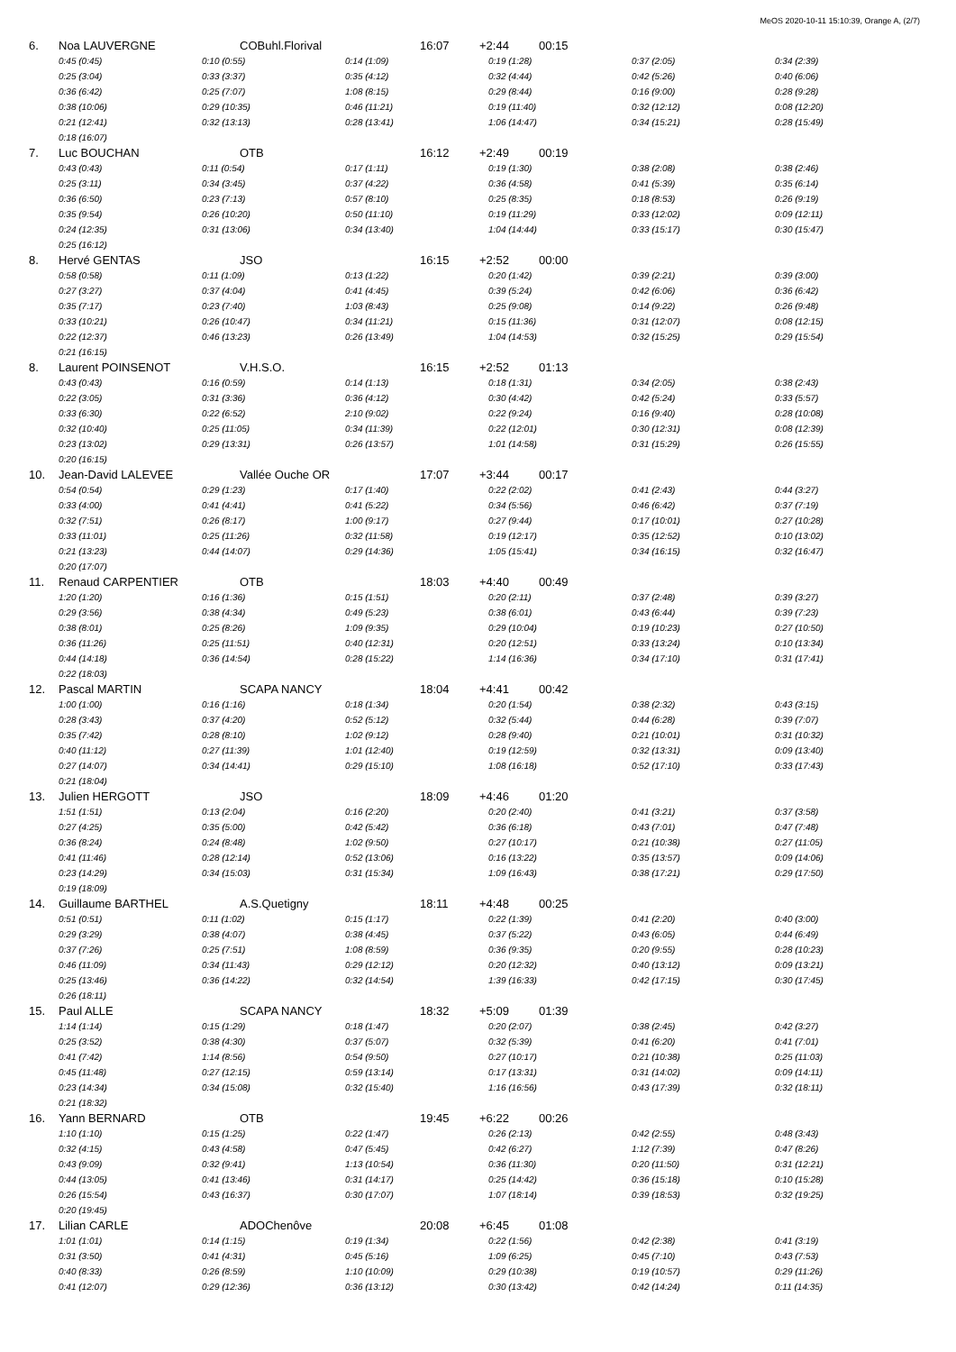MeOS 2020-10-11 15:10:39, Orange A, (2/7)
6. Noa LAUVERGNE COBuhl.Florival 16:07 +2:44 00:15
| 0:45 (0:45) | 0:10 (0:55) | 0:14 (1:09) | 0:19 (1:28) | 0:37 (2:05) | 0:34 (2:39) |
| 0:25 (3:04) | 0:33 (3:37) | 0:35 (4:12) | 0:32 (4:44) | 0:42 (5:26) | 0:40 (6:06) |
| 0:36 (6:42) | 0:25 (7:07) | 1:08 (8:15) | 0:29 (8:44) | 0:16 (9:00) | 0:28 (9:28) |
| 0:38 (10:06) | 0:29 (10:35) | 0:46 (11:21) | 0:19 (11:40) | 0:32 (12:12) | 0:08 (12:20) |
| 0:21 (12:41) | 0:32 (13:13) | 0:28 (13:41) | 1:06 (14:47) | 0:34 (15:21) | 0:28 (15:49) |
| 0:18 (16:07) | | | | | |
7. Luc BOUCHAN OTB 16:12 +2:49 00:19
| 0:43 (0:43) | 0:11 (0:54) | 0:17 (1:11) | 0:19 (1:30) | 0:38 (2:08) | 0:38 (2:46) |
| 0:25 (3:11) | 0:34 (3:45) | 0:37 (4:22) | 0:36 (4:58) | 0:41 (5:39) | 0:35 (6:14) |
| 0:36 (6:50) | 0:23 (7:13) | 0:57 (8:10) | 0:25 (8:35) | 0:18 (8:53) | 0:26 (9:19) |
| 0:35 (9:54) | 0:26 (10:20) | 0:50 (11:10) | 0:19 (11:29) | 0:33 (12:02) | 0:09 (12:11) |
| 0:24 (12:35) | 0:31 (13:06) | 0:34 (13:40) | 1:04 (14:44) | 0:33 (15:17) | 0:30 (15:47) |
| 0:25 (16:12) | | | | | |
8. Hervé GENTAS JSO 16:15 +2:52 00:00
| 0:58 (0:58) | 0:11 (1:09) | 0:13 (1:22) | 0:20 (1:42) | 0:39 (2:21) | 0:39 (3:00) |
| 0:27 (3:27) | 0:37 (4:04) | 0:41 (4:45) | 0:39 (5:24) | 0:42 (6:06) | 0:36 (6:42) |
| 0:35 (7:17) | 0:23 (7:40) | 1:03 (8:43) | 0:25 (9:08) | 0:14 (9:22) | 0:26 (9:48) |
| 0:33 (10:21) | 0:26 (10:47) | 0:34 (11:21) | 0:15 (11:36) | 0:31 (12:07) | 0:08 (12:15) |
| 0:22 (12:37) | 0:46 (13:23) | 0:26 (13:49) | 1:04 (14:53) | 0:32 (15:25) | 0:29 (15:54) |
| 0:21 (16:15) | | | | | |
8. Laurent POINSENOT V.H.S.O. 16:15 +2:52 01:13
| 0:43 (0:43) | 0:16 (0:59) | 0:14 (1:13) | 0:18 (1:31) | 0:34 (2:05) | 0:38 (2:43) |
| 0:22 (3:05) | 0:31 (3:36) | 0:36 (4:12) | 0:30 (4:42) | 0:42 (5:24) | 0:33 (5:57) |
| 0:33 (6:30) | 0:22 (6:52) | 2:10 (9:02) | 0:22 (9:24) | 0:16 (9:40) | 0:28 (10:08) |
| 0:32 (10:40) | 0:25 (11:05) | 0:34 (11:39) | 0:22 (12:01) | 0:30 (12:31) | 0:08 (12:39) |
| 0:23 (13:02) | 0:29 (13:31) | 0:26 (13:57) | 1:01 (14:58) | 0:31 (15:29) | 0:26 (15:55) |
| 0:20 (16:15) | | | | | |
10. Jean-David LALEVEE Vallée Ouche OR 17:07 +3:44 00:17
| 0:54 (0:54) | 0:29 (1:23) | 0:17 (1:40) | 0:22 (2:02) | 0:41 (2:43) | 0:44 (3:27) |
| 0:33 (4:00) | 0:41 (4:41) | 0:41 (5:22) | 0:34 (5:56) | 0:46 (6:42) | 0:37 (7:19) |
| 0:32 (7:51) | 0:26 (8:17) | 1:00 (9:17) | 0:27 (9:44) | 0:17 (10:01) | 0:27 (10:28) |
| 0:33 (11:01) | 0:25 (11:26) | 0:32 (11:58) | 0:19 (12:17) | 0:35 (12:52) | 0:10 (13:02) |
| 0:21 (13:23) | 0:44 (14:07) | 0:29 (14:36) | 1:05 (15:41) | 0:34 (16:15) | 0:32 (16:47) |
| 0:20 (17:07) | | | | | |
11. Renaud CARPENTIER OTB 18:03 +4:40 00:49
| 1:20 (1:20) | 0:16 (1:36) | 0:15 (1:51) | 0:20 (2:11) | 0:37 (2:48) | 0:39 (3:27) |
| 0:29 (3:56) | 0:38 (4:34) | 0:49 (5:23) | 0:38 (6:01) | 0:43 (6:44) | 0:39 (7:23) |
| 0:38 (8:01) | 0:25 (8:26) | 1:09 (9:35) | 0:29 (10:04) | 0:19 (10:23) | 0:27 (10:50) |
| 0:36 (11:26) | 0:25 (11:51) | 0:40 (12:31) | 0:20 (12:51) | 0:33 (13:24) | 0:10 (13:34) |
| 0:44 (14:18) | 0:36 (14:54) | 0:28 (15:22) | 1:14 (16:36) | 0:34 (17:10) | 0:31 (17:41) |
| 0:22 (18:03) | | | | | |
12. Pascal MARTIN SCAPA NANCY 18:04 +4:41 00:42
| 1:00 (1:00) | 0:16 (1:16) | 0:18 (1:34) | 0:20 (1:54) | 0:38 (2:32) | 0:43 (3:15) |
| 0:28 (3:43) | 0:37 (4:20) | 0:52 (5:12) | 0:32 (5:44) | 0:44 (6:28) | 0:39 (7:07) |
| 0:35 (7:42) | 0:28 (8:10) | 1:02 (9:12) | 0:28 (9:40) | 0:21 (10:01) | 0:31 (10:32) |
| 0:40 (11:12) | 0:27 (11:39) | 1:01 (12:40) | 0:19 (12:59) | 0:32 (13:31) | 0:09 (13:40) |
| 0:27 (14:07) | 0:34 (14:41) | 0:29 (15:10) | 1:08 (16:18) | 0:52 (17:10) | 0:33 (17:43) |
| 0:21 (18:04) | | | | | |
13. Julien HERGOTT JSO 18:09 +4:46 01:20
| 1:51 (1:51) | 0:13 (2:04) | 0:16 (2:20) | 0:20 (2:40) | 0:41 (3:21) | 0:37 (3:58) |
| 0:27 (4:25) | 0:35 (5:00) | 0:42 (5:42) | 0:36 (6:18) | 0:43 (7:01) | 0:47 (7:48) |
| 0:36 (8:24) | 0:24 (8:48) | 1:02 (9:50) | 0:27 (10:17) | 0:21 (10:38) | 0:27 (11:05) |
| 0:41 (11:46) | 0:28 (12:14) | 0:52 (13:06) | 0:16 (13:22) | 0:35 (13:57) | 0:09 (14:06) |
| 0:23 (14:29) | 0:34 (15:03) | 0:31 (15:34) | 1:09 (16:43) | 0:38 (17:21) | 0:29 (17:50) |
| 0:19 (18:09) | | | | | |
14. Guillaume BARTHEL A.S.Quetigny 18:11 +4:48 00:25
| 0:51 (0:51) | 0:11 (1:02) | 0:15 (1:17) | 0:22 (1:39) | 0:41 (2:20) | 0:40 (3:00) |
| 0:29 (3:29) | 0:38 (4:07) | 0:38 (4:45) | 0:37 (5:22) | 0:43 (6:05) | 0:44 (6:49) |
| 0:37 (7:26) | 0:25 (7:51) | 1:08 (8:59) | 0:36 (9:35) | 0:20 (9:55) | 0:28 (10:23) |
| 0:46 (11:09) | 0:34 (11:43) | 0:29 (12:12) | 0:20 (12:32) | 0:40 (13:12) | 0:09 (13:21) |
| 0:25 (13:46) | 0:36 (14:22) | 0:32 (14:54) | 1:39 (16:33) | 0:42 (17:15) | 0:30 (17:45) |
| 0:26 (18:11) | | | | | |
15. Paul ALLE SCAPA NANCY 18:32 +5:09 01:39
| 1:14 (1:14) | 0:15 (1:29) | 0:18 (1:47) | 0:20 (2:07) | 0:38 (2:45) | 0:42 (3:27) |
| 0:25 (3:52) | 0:38 (4:30) | 0:37 (5:07) | 0:32 (5:39) | 0:41 (6:20) | 0:41 (7:01) |
| 0:41 (7:42) | 1:14 (8:56) | 0:54 (9:50) | 0:27 (10:17) | 0:21 (10:38) | 0:25 (11:03) |
| 0:45 (11:48) | 0:27 (12:15) | 0:59 (13:14) | 0:17 (13:31) | 0:31 (14:02) | 0:09 (14:11) |
| 0:23 (14:34) | 0:34 (15:08) | 0:32 (15:40) | 1:16 (16:56) | 0:43 (17:39) | 0:32 (18:11) |
| 0:21 (18:32) | | | | | |
16. Yann BERNARD OTB 19:45 +6:22 00:26
| 1:10 (1:10) | 0:15 (1:25) | 0:22 (1:47) | 0:26 (2:13) | 0:42 (2:55) | 0:48 (3:43) |
| 0:32 (4:15) | 0:43 (4:58) | 0:47 (5:45) | 0:42 (6:27) | 1:12 (7:39) | 0:47 (8:26) |
| 0:43 (9:09) | 0:32 (9:41) | 1:13 (10:54) | 0:36 (11:30) | 0:20 (11:50) | 0:31 (12:21) |
| 0:44 (13:05) | 0:41 (13:46) | 0:31 (14:17) | 0:25 (14:42) | 0:36 (15:18) | 0:10 (15:28) |
| 0:26 (15:54) | 0:43 (16:37) | 0:30 (17:07) | 1:07 (18:14) | 0:39 (18:53) | 0:32 (19:25) |
| 0:20 (19:45) | | | | | |
17. Lilian CARLE ADOChenôve 20:08 +6:45 01:08
| 1:01 (1:01) | 0:14 (1:15) | 0:19 (1:34) | 0:22 (1:56) | 0:42 (2:38) | 0:41 (3:19) |
| 0:31 (3:50) | 0:41 (4:31) | 0:45 (5:16) | 1:09 (6:25) | 0:45 (7:10) | 0:43 (7:53) |
| 0:40 (8:33) | 0:26 (8:59) | 1:10 (10:09) | 0:29 (10:38) | 0:19 (10:57) | 0:29 (11:26) |
| 0:41 (12:07) | 0:29 (12:36) | 0:36 (13:12) | 0:30 (13:42) | 0:42 (14:24) | 0:11 (14:35) |